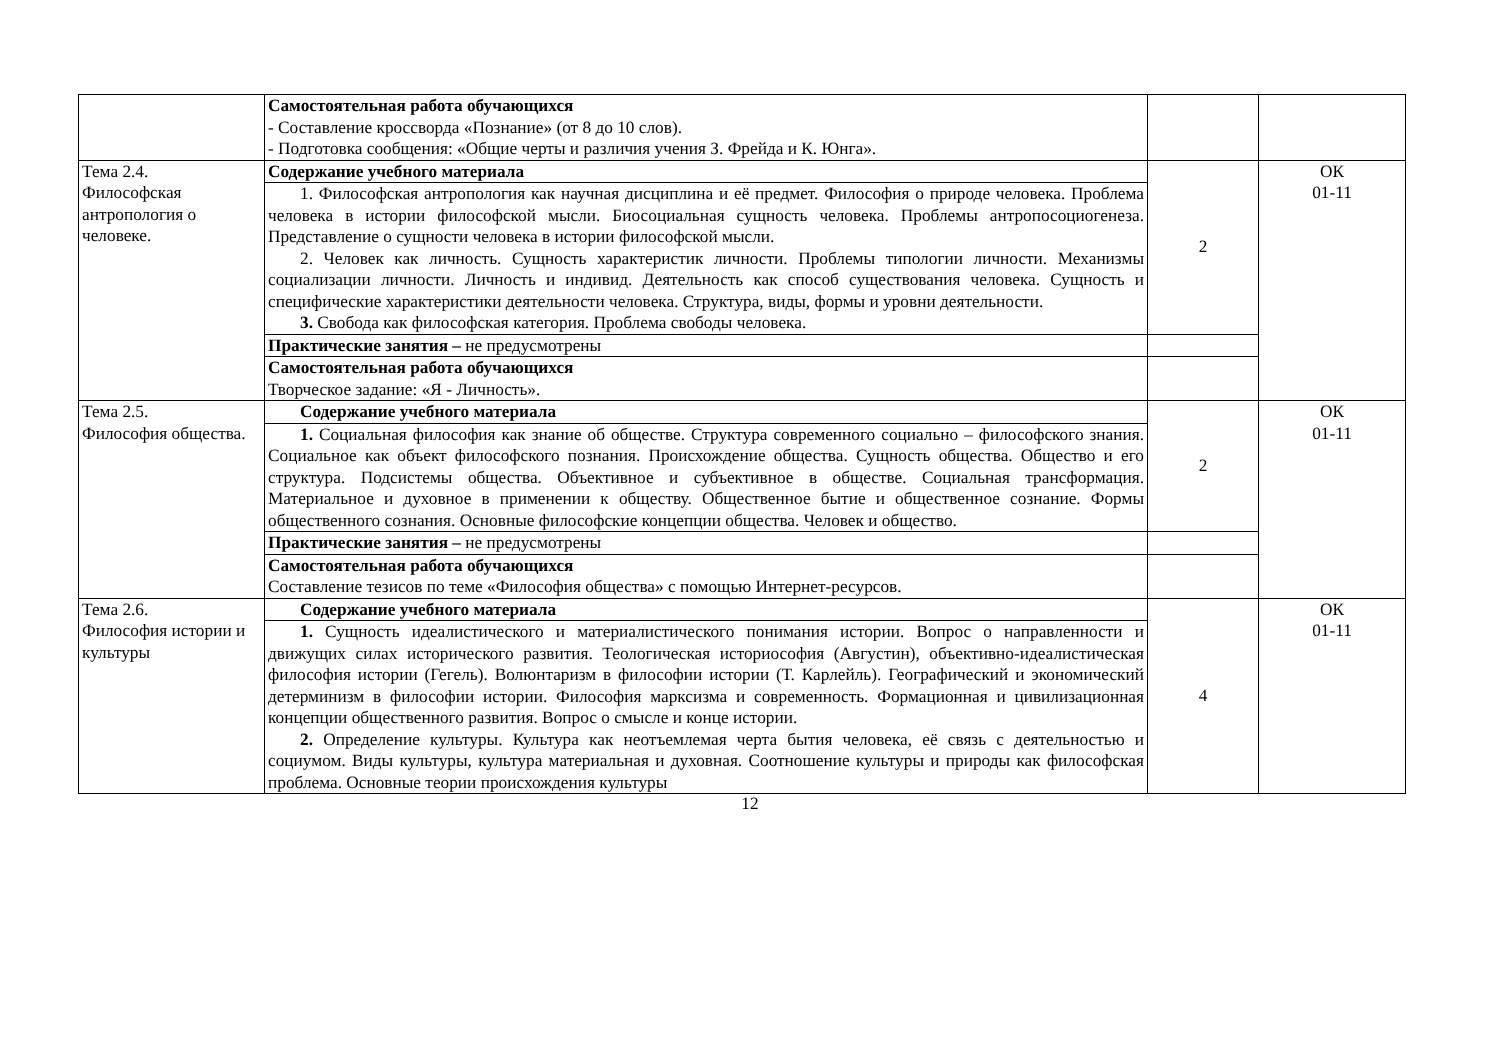| | Самостоятельная работа обучающихся - Составление кроссворда «Познание» (от 8 до 10 слов). - Подготовка сообщения: «Общие черты и различия учения З. Фрейда и К. Юнга». | | |
| Тема 2.4. Философская антропология о человеке. | Содержание учебного материала | 2 | ОК 01-11 |
| | 1. Философская антропология как научная дисциплина и её предмет. Философия о природе человека. Проблема человека в истории философской мысли. Биосоциальная сущность человека. Проблемы антропосоциогенеза. Представление о сущности человека в истории философской мысли. 2. Человек как личность. Сущность характеристик личности. Проблемы типологии личности. Механизмы социализации личности. Личность и индивид. Деятельность как способ существования человека. Сущность и специфические характеристики деятельности человека. Структура, виды, формы и уровни деятельности. 3. Свобода как философская категория. Проблема свободы человека. | | |
| | Практические занятия – не предусмотрены | | |
| | Самостоятельная работа обучающихся Творческое задание: «Я - Личность». | | |
| Тема 2.5. Философия общества. | Содержание учебного материала | 2 | ОК 01-11 |
| | 1. Социальная философия как знание об обществе. Структура современного социально – философского знания. Социальное как объект философского познания. Происхождение общества. Сущность общества. Общество и его структура. Подсистемы общества. Объективное и субъективное в обществе. Социальная трансформация. Материальное и духовное в применении к обществу. Общественное бытие и общественное сознание. Формы общественного сознания. Основные философские концепции общества. Человек и общество. | | |
| | Практические занятия – не предусмотрены | | |
| | Самостоятельная работа обучающихся Составление тезисов по теме «Философия общества» с помощью Интернет-ресурсов. | | |
| Тема 2.6. Философия истории и культуры | Содержание учебного материала | 4 | ОК 01-11 |
| | 1. Сущность идеалистического и материалистического понимания истории. Вопрос о направленности и движущих силах исторического развития. Теологическая историософия (Августин), объективно-идеалистическая философия истории (Гегель). Волюнтаризм в философии истории (Т. Карлейль). Географический и экономический детерминизм в философии истории. Философия марксизма и современность. Формационная и цивилизационная концепции общественного развития. Вопрос о смысле и конце истории. 2. Определение культуры. Культура как неотъемлемая черта бытия человека, её связь с деятельностью и социумом. Виды культуры, культура материальная и духовная. Соотношение культуры и природы как философская проблема. Основные теории происхождения культуры | | |
12